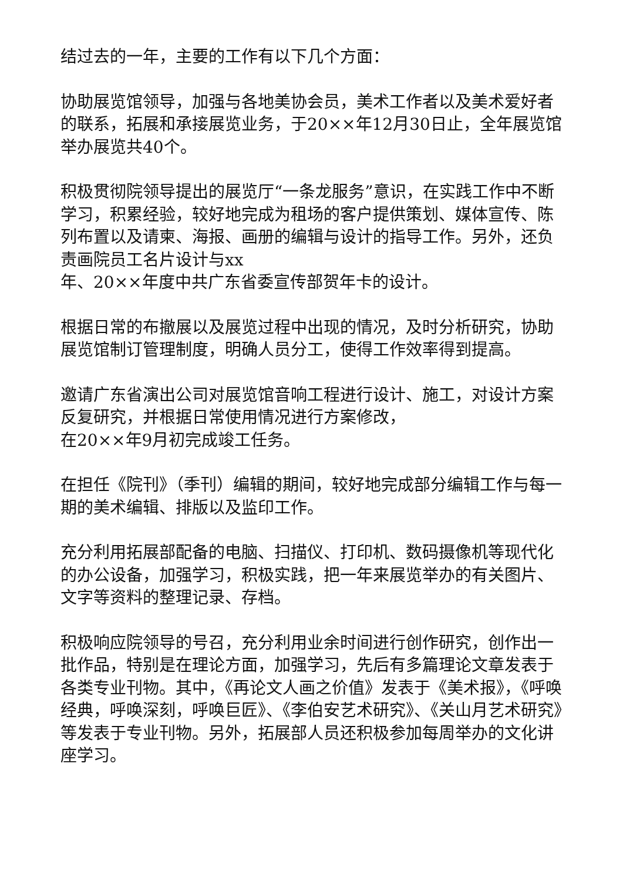结过去的一年，主要的工作有以下几个方面：
协助展览馆领导，加强与各地美协会员，美术工作者以及美术爱好者的联系，拓展和承接展览业务，于20××年12月30日止，全年展览馆举办展览共40个。
积极贯彻院领导提出的展览厅“一条龙服务”意识，在实践工作中不断学习，积累经验，较好地完成为租场的客户提供策划、媒体宣传、陈列布置以及请柬、海报、画册的编辑与设计的指导工作。另外，还负责画院员工名片设计与xx
年、20××年度中共广东省委宣传部贺年卡的设计。
根据日常的布撤展以及展览过程中出现的情况，及时分析研究，协助展览馆制订管理制度，明确人员分工，使得工作效率得到提高。
邀请广东省演出公司对展览馆音响工程进行设计、施工，对设计方案反复研究，并根据日常使用情况进行方案修改，
在20××年9月初完成竣工任务。
在担任《院刊》（季刊）编辑的期间，较好地完成部分编辑工作与每一期的美术编辑、排版以及监印工作。
充分利用拓展部配备的电脑、扫描仪、打印机、数码摄像机等现代化的办公设备，加强学习，积极实践，把一年来展览举办的有关图片、文字等资料的整理记录、存档。
积极响应院领导的号召，充分利用业余时间进行创作研究，创作出一批作品，特别是在理论方面，加强学习，先后有多篇理论文章发表于各类专业刊物。其中，《再论文人画之价值》发表于《美术报》，《呼唤经典，呼唤深刻，呼唤巨匠》、《李伯安艺术研究》、《关山月艺术研究》等发表于专业刊物。另外，拓展部人员还积极参加每周举办的文化讲座学习。